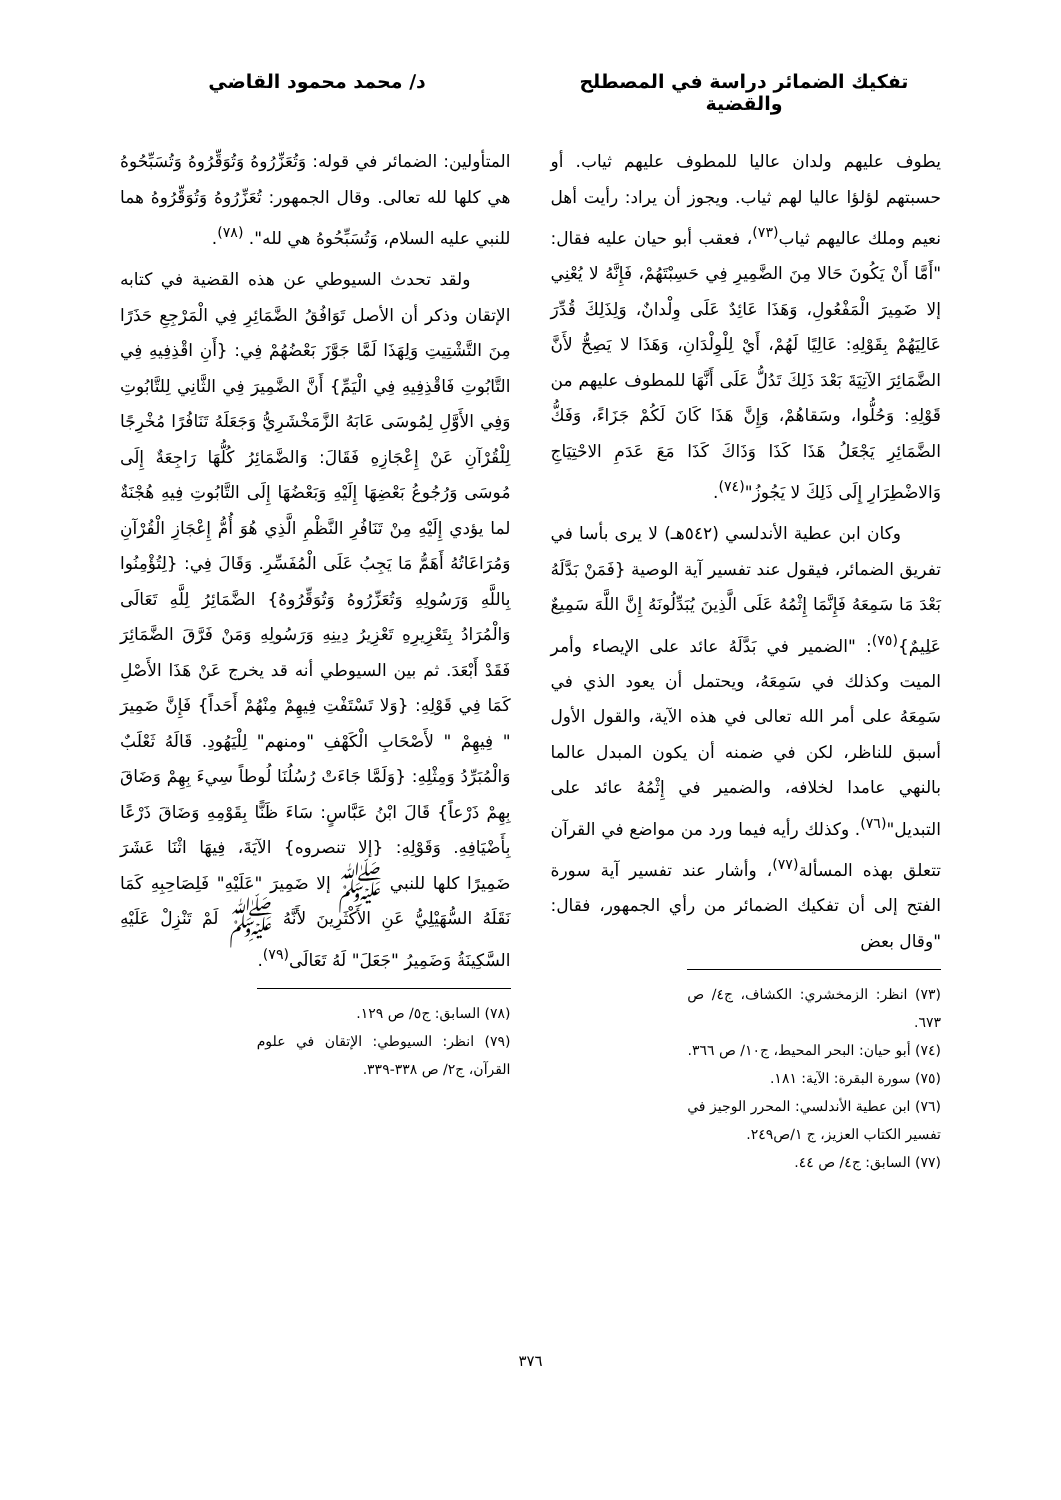تفكيك الضمائر دراسة في المصطلح والقضية
د/ محمد محمود القاضي
يطوف عليهم ولدان عاليا للمطوف عليهم ثياب. أو حسبتهم لؤلؤا عاليا لهم ثياب. ويجوز أن يراد: رأيت أهل نعيم وملك عاليهم ثياب<sup>(٧٣)</sup>، فعقب أبو حيان عليه فقال: "أَمَّا أَنْ يَكُونَ حَالا مِنَ الضَّمِيرِ فِي حَسِبْتَهُمْ، فَإِنَّهُ لا يُعْنِي إلا ضَمِيرَ الْمَفْعُولِ، وَهَذَا عَائِدٌ عَلَى وِلْدانٌ، وَلِذَلِكَ قُدِّرَ عَالِيَهُمْ بِقَوْلِهِ: عَالِيًا لَهُمْ، أَيْ لِلْوِلْدَانِ، وَهَذَا لا يَصِحُّ لأَنَّ الضَّمَائِرَ الآتِيَةَ بَعْدَ ذَلِكَ تَدُلُّ عَلَى أَنَّهَا للمطوف عليهم من قَوْلِهِ: وَحُلُّوا، وسَقاهُمْ، وَإِنَّ هَذَا كَانَ لَكُمْ جَزَاءً، وَفَكُّ الضَّمَائِرِ يَجْعَلُ هَذَا كَذَا وَذَاكَ كَذَا مَعَ عَدَمِ الاحْتِيَاجِ وَالاضْطِرَارِ إِلَى ذَلِكَ لا يَجُوزُ"<sup>(٧٤)</sup>.
وكان ابن عطية الأندلسي (٥٤٢هـ) لا يرى بأسا في تفريق الضمائر، فيقول عند تفسير آية الوصية {فَمَنْ بَدَّلَهُ بَعْدَ مَا سَمِعَهُ فَإِنَّمَا إِثْمُهُ عَلَى الَّذِينَ يُبَدِّلُونَهُ إِنَّ اللَّهَ سَمِيعٌ عَلِيمٌ}<sup>(٧٥)</sup>: "الضمير في بَدَّلَهُ عائد على الإيصاء وأمر الميت وكذلك في سَمِعَهُ، ويحتمل أن يعود الذي في سَمِعَهُ على أمر الله تعالى في هذه الآية، والقول الأول أسبق للناظر، لكن في ضمنه أن يكون المبدل عالما بالنهي عامدا لخلافه، والضمير في إِثْمُهُ عائد على التبديل"<sup>(٧٦)</sup>. وكذلك رأيه فيما ورد من مواضع في القرآن تتعلق بهذه المسألة<sup>(٧٧)</sup>، وأشار عند تفسير آية سورة الفتح إلى أن تفكيك الضمائر من رأي الجمهور، فقال: "وقال بعض
(٧٣) انظر: الزمخشري: الكشاف، ج٤/ ص ٦٧٣.
(٧٤) أبو حيان: البحر المحيط، ج١٠/ ص ٣٦٦.
(٧٥) سورة البقرة: الآية: ١٨١.
(٧٦) ابن عطية الأندلسي: المحرر الوجيز في تفسير الكتاب العزيز، ج ١/ص٢٤٩.
(٧٧) السابق: ج٤/ ص ٤٤.
المتأولين: الضمائر في قوله: وَتُعَزِّرُوهُ وَتُوَقِّرُوهُ وَتُسَبِّحُوهُ هي كلها لله تعالى. وقال الجمهور: تُعَزِّرُوهُ وَتُوَقِّرُوهُ هما للنبي عليه السلام، وَتُسَبِّحُوهُ هي لله". <sup>(٧٨)</sup>.
ولقد تحدث السيوطي عن هذه القضية في كتابه الإتقان وذكر أن الأصل تَوَافُقُ الضَّمَائِرِ فِي الْمَرْجِعِ حَذَرًا مِنَ التَّشْتِيتِ وَلِهَذَا لَمَّا جَوَّزَ بَعْضُهُمْ فِي: {أَنِ اقْذِفِيهِ فِي التَّابُوتِ فَاقْذِفِيهِ فِي الْيَمِّ} أَنَّ الضَّمِيرَ فِي الثَّانِي لِلتَّابُوتِ وَفِي الأَوَّلِ لِمُوسَى عَابَهُ الزَّمَخْشَرِيُّ وَجَعَلَهُ تَنَافُرًا مُخْرِجًا لِلْقُرْآنِ عَنْ إِعْجَازِهِ فَقَالَ: وَالضَّمَائِرُ كُلُّهَا رَاجِعَةٌ إِلَى مُوسَى وَرُجُوعُ بَعْضِهَا إِلَيْهِ وَبَعْضُهَا إِلَى التَّابُوتِ فِيهِ هُجْنَةٌ لما يؤدي إِلَيْهِ مِنْ تَنَافُرِ النَّظْمِ الَّذِي هُوَ أُمُّ إِعْجَازِ الْقُرْآنِ وَمُرَاعَاتُهُ أَهَمُّ مَا يَجِبُ عَلَى الْمُفَسِّرِ. وَقَالَ فِي: {لِتُؤْمِنُوا بِاللَّهِ وَرَسُولِهِ وَتُعَزِّرُوهُ وَتُوَقِّرُوهُ} الضَّمَائِرُ لِلَّهِ تَعَالَى وَالْمُرَادُ بِتَعْزِيرِهِ تَعْزِيرُ دِينِهِ وَرَسُولِهِ وَمَنْ فَرَّقَ الضَّمَائِرَ فَقَدْ أَبْعَدَ. ثم بين السيوطي أنه قد يخرج عَنْ هَذَا الأَصْلِ كَمَا فِي قَوْلِهِ: {وَلا تَسْتَفْتِ فِيهِمْ مِنْهُمْ أَحَداً} فَإِنَّ ضَمِيرَ " فِيهِمْ " لأَصْحَابِ الْكَهْفِ "ومنهم" لِلْيَهُودِ. قَالَهُ ثَعْلَبٌ وَالْمُبَرِّدُ وَمِثْلِهِ: {وَلَمَّا جَاءَتْ رُسُلُنَا لُوطاً سِيءَ بِهِمْ وَضَاقَ بِهِمْ ذَرْعاً} قَالَ ابْنُ عَبَّاسٍ: سَاءَ ظَنًّا بِقَوْمِهِ وَضَاقَ ذَرْعًا بِأَضْيَافِهِ. وَقَوْلِهِ: {إلا تنصروه} الآيَةَ، فِيهَا اثْنَا عَشَرَ ضَمِيرًا كلها للنبي ﷺ إلا ضَمِيرَ "عَلَيْهِ" فَلِصَاحِبِهِ كَمَا نَقَلَهُ السُّهَيْلِيُّ عَنِ الأَكْثَرِينَ لأَنَّهُ ﷺ لَمْ تَنْزِلْ عَلَيْهِ السَّكِينَةُ وَضَمِيرُ "جَعَلَ" لَهُ تَعَالَى<sup>(٧٩)</sup>.
(٧٨) السابق: ج٥/ ص ١٢٩.
(٧٩) انظر: السيوطي: الإتقان في علوم القرآن، ج٢/ ص ٣٣٨-٣٣٩.
٣٧٦